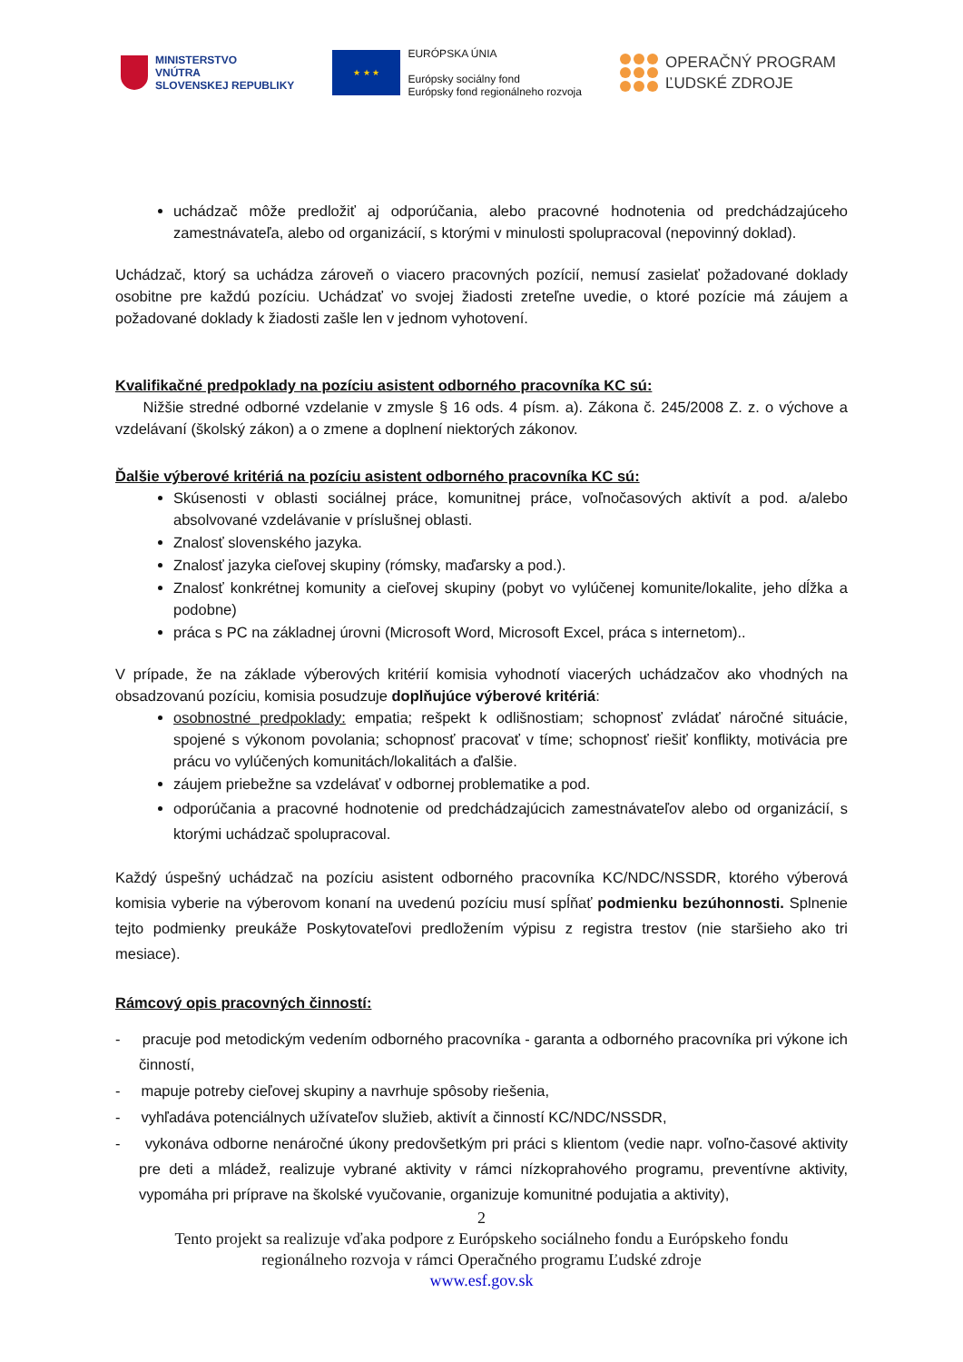MINISTERSTVO
VNÚTRA
SLOVENSKEJ REPUBLIKY
★ ★ ★
EURÓPSKA ÚNIA
Európsky sociálny fond
Európsky fond regionálneho rozvoja
OPERAČNÝ PROGRAM
ĽUDSKÉ ZDROJE
uchádzač môže predložiť aj odporúčania, alebo pracovné hodnotenia od predchádzajúceho zamestnávateľa, alebo od organizácií, s ktorými v minulosti spolupracoval (nepovinný doklad).
Uchádzač, ktorý sa uchádza zároveň o viacero pracovných pozícií, nemusí zasielať požadované doklady osobitne pre každú pozíciu. Uchádzať vo svojej žiadosti zreteľne uvedie, o ktoré pozície má záujem a požadované doklady k žiadosti zašle len v jednom vyhotovení.
Kvalifikačné predpoklady na pozíciu asistent odborného pracovníka KC sú:
Nižšie stredné odborné vzdelanie v zmysle § 16 ods. 4 písm. a). Zákona č. 245/2008 Z. z. o výchove a vzdelávaní (školský zákon) a o zmene a doplnení niektorých zákonov.
Ďalšie výberové kritériá na pozíciu asistent odborného pracovníka KC sú:
Skúsenosti v oblasti sociálnej práce, komunitnej práce, voľnočasových aktivít a pod. a/alebo absolvované vzdelávanie v príslušnej oblasti.
Znalosť slovenského jazyka.
Znalosť jazyka cieľovej skupiny (rómsky, maďarsky a pod.).
Znalosť konkrétnej komunity a cieľovej skupiny (pobyt vo vylúčenej komunite/lokalite, jeho dĺžka a podobne)
práca s PC na základnej úrovni (Microsoft Word, Microsoft Excel, práca s internetom)..
V prípade, že na základe výberových kritérií komisia vyhodnotí viacerých uchádzačov ako vhodných na obsadzovanú pozíciu, komisia posudzuje doplňujúce výberové kritériá:
osobnostné predpoklady: empatia; rešpekt k odlišnostiam; schopnosť zvládať náročné situácie, spojené s výkonom povolania; schopnosť pracovať v tíme; schopnosť riešiť konflikty, motivácia pre prácu vo vylúčených komunitách/lokalitách a ďalšie.
záujem priebežne sa vzdelávať v odbornej problematike a pod.
odporúčania a pracovné hodnotenie od predchádzajúcich zamestnávateľov alebo od organizácií, s ktorými uchádzač spolupracoval.
Každý úspešný uchádzač na pozíciu asistent odborného pracovníka KC/NDC/NSSDR, ktorého výberová komisia vyberie na výberovom konaní na uvedenú pozíciu musí spĺňať podmienku bezúhonnosti. Splnenie tejto podmienky preukáže Poskytovateľovi predložením výpisu z registra trestov (nie staršieho ako tri mesiace).
Rámcový opis pracovných činností:
- pracuje pod metodickým vedením odborného pracovníka - garanta a odborného pracovníka pri výkone ich činností,
- mapuje potreby cieľovej skupiny a navrhuje spôsoby riešenia,
- vyhľadáva potenciálnych užívateľov služieb, aktivít a činností KC/NDC/NSSDR,
- vykonáva odborne nenáročné úkony predovšetkým pri práci s klientom (vedie napr. voľno-časové aktivity pre deti a mládež, realizuje vybrané aktivity v rámci nízkoprahového programu, preventívne aktivity, vypomáha pri príprave na školské vyučovanie, organizuje komunitné podujatia a aktivity),
2
Tento projekt sa realizuje vďaka podpore z Európskeho sociálneho fondu a Európskeho fondu
regionálneho rozvoja v rámci Operačného programu Ľudské zdroje
www.esf.gov.sk